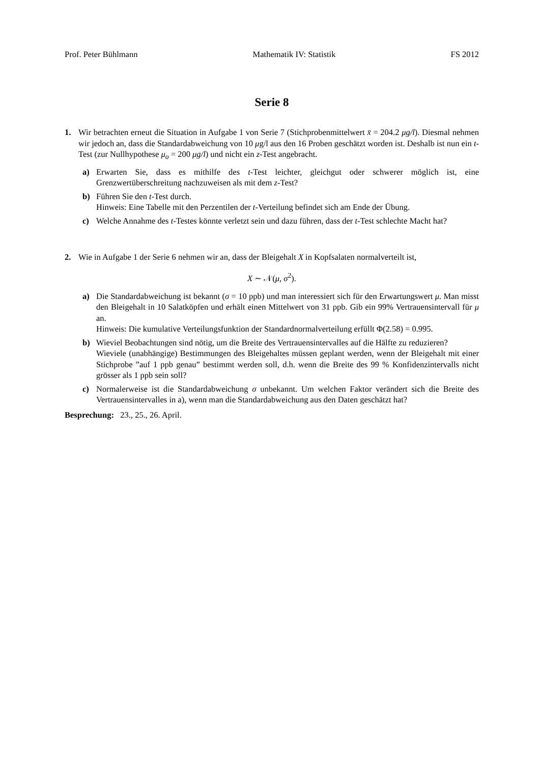Prof. Peter Bühlmann Mathematik IV: Statistik FS 2012
Serie 8
1. Wir betrachten erneut die Situation in Aufgabe 1 von Serie 7 (Stichprobenmittelwert x̄ = 204.2 μg/l). Diesmal nehmen wir jedoch an, dass die Standardabweichung von 10 μg/l aus den 16 Proben geschätzt worden ist. Deshalb ist nun ein t-Test (zur Nullhypothese μ<sub>o</sub> = 200 μg/l) und nicht ein z-Test angebracht.
a) Erwarten Sie, dass es mithilfe des t-Test leichter, gleichgut oder schwerer möglich ist, eine Grenzwertüberschreitung nachzuweisen als mit dem z-Test?
b) Führen Sie den t-Test durch.
Hinweis: Eine Tabelle mit den Perzentilen der t-Verteilung befindet sich am Ende der Übung.
c) Welche Annahme des t-Testes könnte verletzt sein und dazu führen, dass der t-Test schlechte Macht hat?
2. Wie in Aufgabe 1 der Serie 6 nehmen wir an, dass der Bleigehalt X in Kopfsalaten normalverteilt ist,
X ∼ 𝒩(μ, σ<sup>2</sup>).
a) Die Standardabweichung ist bekannt (σ = 10 ppb) und man interessiert sich für den Erwartungswert μ. Man misst den Bleigehalt in 10 Salatköpfen und erhält einen Mittelwert von 31 ppb. Gib ein 99% Vertrauensintervall für μ an.
Hinweis: Die kumulative Verteilungsfunktion der Standardnormalverteilung erfüllt Φ(2.58) = 0.995.
b) Wieviel Beobachtungen sind nötig, um die Breite des Vertrauensintervalles auf die Hälfte zu reduzieren?
Wieviele (unabhängige) Bestimmungen des Bleigehaltes müssen geplant werden, wenn der Bleigehalt mit einer Stichprobe ”auf 1 ppb genau” bestimmt werden soll, d.h. wenn die Breite des 99 % Konfidenzintervalls nicht grösser als 1 ppb sein soll?
c) Normalerweise ist die Standardabweichung σ unbekannt. Um welchen Faktor verändert sich die Breite des Vertrauensintervalles in a), wenn man die Standardabweichung aus den Daten geschätzt hat?
Besprechung: 23., 25., 26. April.